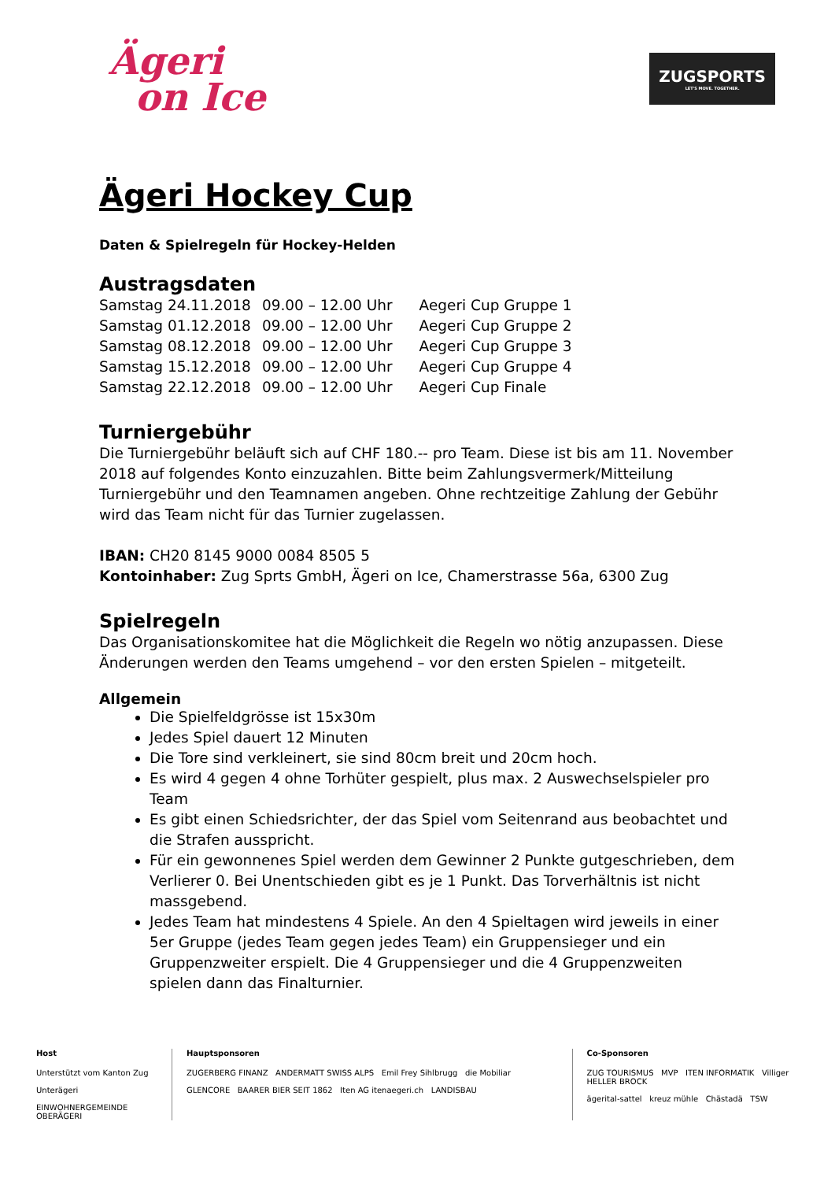Ägeri
on Ice
ZUGSPORTS
LET'S MOVE. TOGETHER.
Ägeri Hockey Cup
Daten & Spielregeln für Hockey-Helden
Austragsdaten
| Samstag 24.11.2018 | 09.00 – 12.00 Uhr | Aegeri Cup Gruppe 1 |
| Samstag 01.12.2018 | 09.00 – 12.00 Uhr | Aegeri Cup Gruppe 2 |
| Samstag 08.12.2018 | 09.00 – 12.00 Uhr | Aegeri Cup Gruppe 3 |
| Samstag 15.12.2018 | 09.00 – 12.00 Uhr | Aegeri Cup Gruppe 4 |
| Samstag 22.12.2018 | 09.00 – 12.00 Uhr | Aegeri Cup Finale |
Turniergebühr
Die Turniergebühr beläuft sich auf CHF 180.-- pro Team. Diese ist bis am 11. November 2018 auf folgendes Konto einzuzahlen. Bitte beim Zahlungsvermerk/Mitteilung Turniergebühr und den Teamnamen angeben. Ohne rechtzeitige Zahlung der Gebühr wird das Team nicht für das Turnier zugelassen.
IBAN: CH20 8145 9000 0084 8505 5
Kontoinhaber: Zug Sprts GmbH, Ägeri on Ice, Chamerstrasse 56a, 6300 Zug
Spielregeln
Das Organisationskomitee hat die Möglichkeit die Regeln wo nötig anzupassen. Diese Änderungen werden den Teams umgehend – vor den ersten Spielen – mitgeteilt.
Allgemein
Die Spielfeldgrösse ist 15x30m
Jedes Spiel dauert 12 Minuten
Die Tore sind verkleinert, sie sind 80cm breit und 20cm hoch.
Es wird 4 gegen 4 ohne Torhüter gespielt, plus max. 2 Auswechselspieler pro Team
Es gibt einen Schiedsrichter, der das Spiel vom Seitenrand aus beobachtet und die Strafen ausspricht.
Für ein gewonnenes Spiel werden dem Gewinner 2 Punkte gutgeschrieben, dem Verlierer 0. Bei Unentschieden gibt es je 1 Punkt. Das Torverhältnis ist nicht massgebend.
Jedes Team hat mindestens 4 Spiele. An den 4 Spieltagen wird jeweils in einer 5er Gruppe (jedes Team gegen jedes Team) ein Gruppensieger und ein Gruppenzweiter erspielt. Die 4 Gruppensieger und die 4 Gruppenzweiten spielen dann das Finalturnier.
Host
Unterstützt vom Kanton Zug
Unterägeri
EINWOHNERGEMEINDE OBERÄGERI
Hauptsponsoren
ZUGERBERG FINANZ ANDERMATT SWISS ALPS Emil Frey Sihlbrugg die Mobiliar
GLENCORE BAARER BIER SEIT 1862 Iten AG itenaegeri.ch LANDISBAU
Co-Sponsoren
ZUG TOURISMUS MVP ITEN INFORMATIK Villiger HELLER BROCK
ägerital-sattel kreuz mühle Chästadä TSW